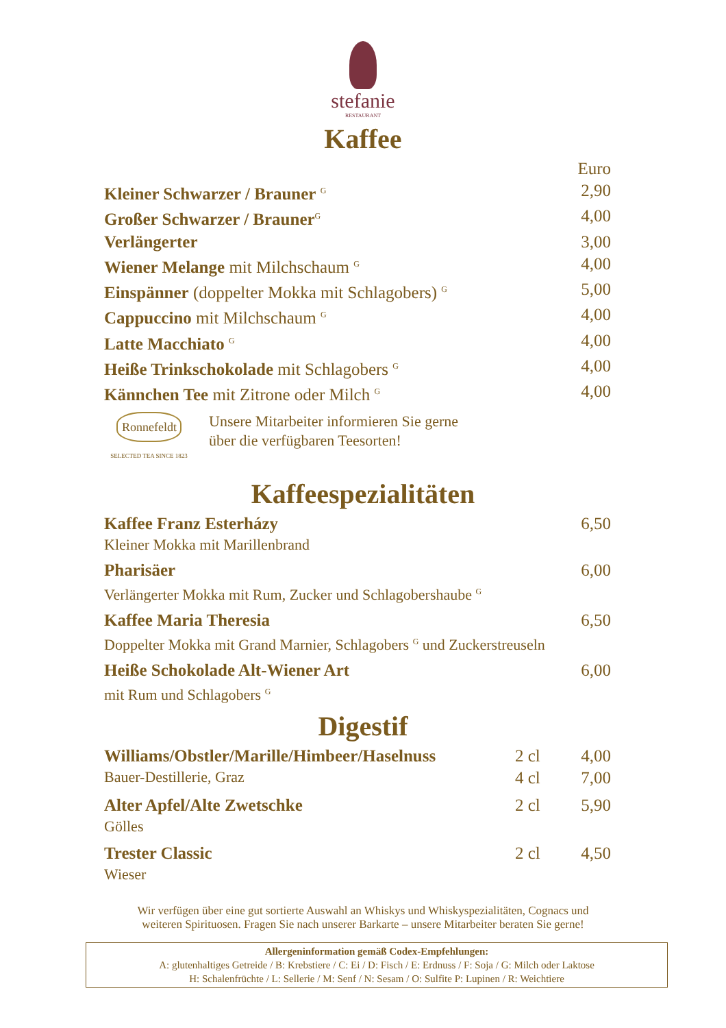stefanie
RESTAURANT
Kaffee
| | Euro |
| Kleiner Schwarzer / Brauner <sup>G</sup> | 2,90 |
| Großer Schwarzer / Brauner<sup>G</sup> | 4,00 |
| Verlängerter | 3,00 |
| Wiener Melange mit Milchschaum <sup>G</sup> | 4,00 |
| Einspänner (doppelter Mokka mit Schlagobers) <sup>G</sup> | 5,00 |
| Cappuccino mit Milchschaum <sup>G</sup> | 4,00 |
| Latte Macchiato <sup>G</sup> | 4,00 |
| Heiße Trinkschokolade mit Schlagobers <sup>G</sup> | 4,00 |
| Kännchen Tee mit Zitrone oder Milch <sup>G</sup> | 4,00 |
Ronnefeldt
SELECTED TEA SINCE 1823
Unsere Mitarbeiter informieren Sie gerne
über die verfügbaren Teesorten!
Kaffeespezialitäten
| Kaffee Franz Esterházy Kleiner Mokka mit Marillenbrand | 6,50 |
| Pharisäer Verlängerter Mokka mit Rum, Zucker und Schlagobershaube <sup>G</sup> | 6,00 |
| Kaffee Maria Theresia Doppelter Mokka mit Grand Marnier, Schlagobers <sup>G</sup> und Zuckerstreuseln | 6,50 |
| Heiße Schokolade Alt-Wiener Art mit Rum und Schlagobers <sup>G</sup> | 6,00 |
Digestif
| Williams/Obstler/Marille/Himbeer/Haselnuss | 2 cl | 4,00 |
| Bauer-Destillerie, Graz | 4 cl | 7,00 |
| Alter Apfel/Alte Zwetschke Gölles | 2 cl | 5,90 |
| Trester Classic Wieser | 2 cl | 4,50 |
Wir verfügen über eine gut sortierte Auswahl an Whiskys und Whiskyspezialitäten, Cognacs und
weiteren Spirituosen. Fragen Sie nach unserer Barkarte – unsere Mitarbeiter beraten Sie gerne!
Allergeninformation gemäß Codex-Empfehlungen:
A: glutenhaltiges Getreide / B: Krebstiere / C: Ei / D: Fisch / E: Erdnuss / F: Soja / G: Milch oder Laktose
H: Schalenfrüchte / L: Sellerie / M: Senf / N: Sesam / O: Sulfite P: Lupinen / R: Weichtiere